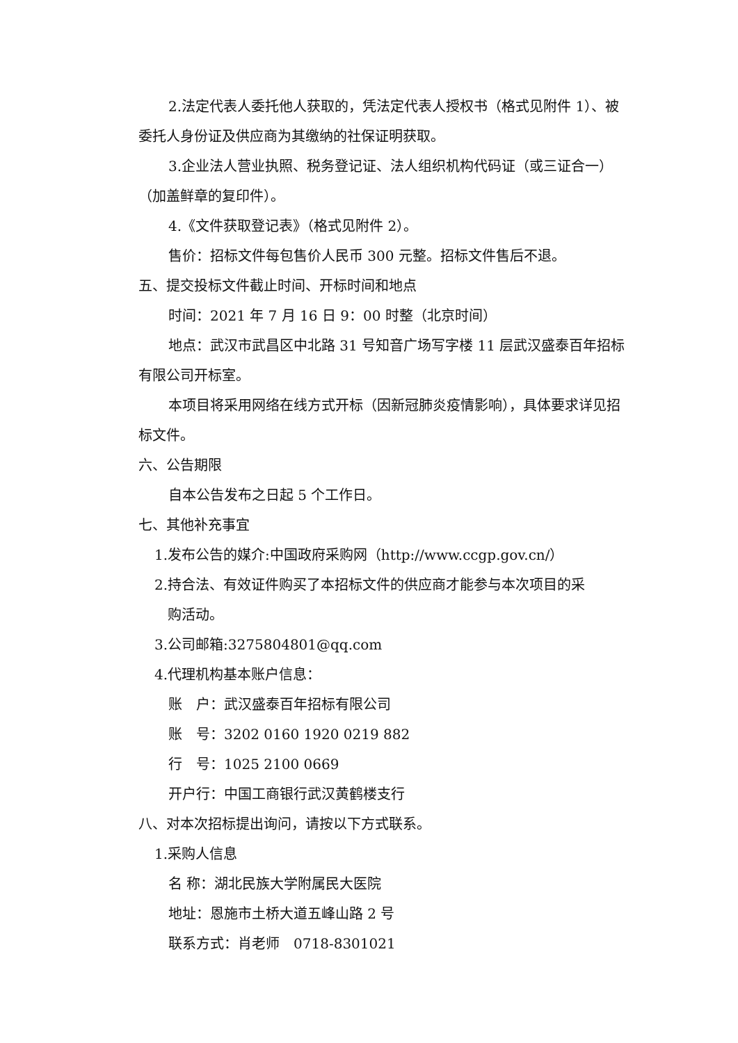2.法定代表人委托他人获取的，凭法定代表人授权书（格式见附件 1）、被委托人身份证及供应商为其缴纳的社保证明获取。
3.企业法人营业执照、税务登记证、法人组织机构代码证（或三证合一）（加盖鲜章的复印件）。
4.《文件获取登记表》（格式见附件 2）。
售价：招标文件每包售价人民币 300 元整。招标文件售后不退。
五、提交投标文件截止时间、开标时间和地点
时间：2021 年 7 月 16 日 9：00 时整（北京时间）
地点：武汉市武昌区中北路 31 号知音广场写字楼 11 层武汉盛泰百年招标有限公司开标室。
本项目将采用网络在线方式开标（因新冠肺炎疫情影响），具体要求详见招标文件。
六、公告期限
自本公告发布之日起 5 个工作日。
七、其他补充事宜
1.发布公告的媒介:中国政府采购网（http://www.ccgp.gov.cn/）
2.持合法、有效证件购买了本招标文件的供应商才能参与本次项目的采
购活动。
3.公司邮箱:3275804801@qq.com
4.代理机构基本账户信息：
账　户：武汉盛泰百年招标有限公司
账　号：3202 0160 1920 0219 882
行　号：1025 2100 0669
开户行：中国工商银行武汉黄鹤楼支行
八、对本次招标提出询问，请按以下方式联系。
1.采购人信息
名 称：湖北民族大学附属民大医院
地址：恩施市土桥大道五峰山路 2 号
联系方式：肖老师　0718-8301021